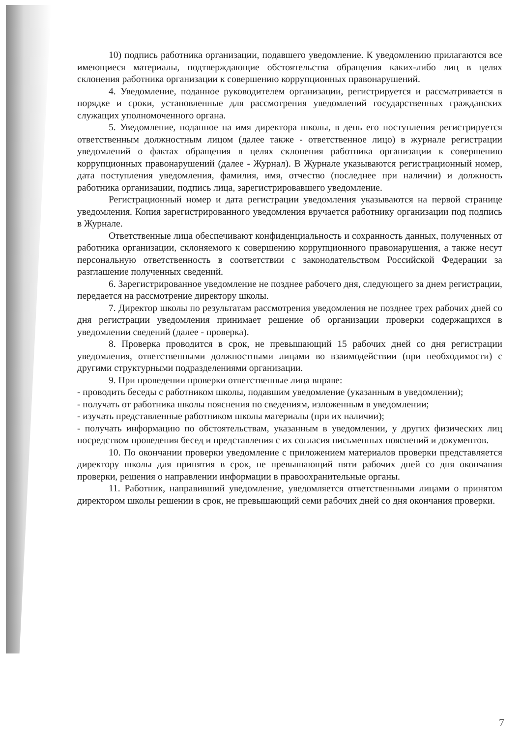10) подпись работника организации, подавшего уведомление. К уведомлению прилагаются все имеющиеся материалы, подтверждающие обстоятельства обращения каких-либо лиц в целях склонения работника организации к совершению коррупционных правонарушений.
4. Уведомление, поданное руководителем организации, регистрируется и рассматривается в порядке и сроки, установленные для рассмотрения уведомлений государственных гражданских служащих уполномоченного органа.
5. Уведомление, поданное на имя директора школы, в день его поступления регистрируется ответственным должностным лицом (далее также - ответственное лицо) в журнале регистрации уведомлений о фактах обращения в целях склонения работника организации к совершению коррупционных правонарушений (далее - Журнал). В Журнале указываются регистрационный номер, дата поступления уведомления, фамилия, имя, отчество (последнее при наличии) и должность работника организации, подпись лица, зарегистрировавшего уведомление.
Регистрационный номер и дата регистрации уведомления указываются на первой странице уведомления. Копия зарегистрированного уведомления вручается работнику организации под подпись в Журнале.
Ответственные лица обеспечивают конфиденциальность и сохранность данных, полученных от работника организации, склоняемого к совершению коррупционного правонарушения, а также несут персональную ответственность в соответствии с законодательством Российской Федерации за разглашение полученных сведений.
6. Зарегистрированное уведомление не позднее рабочего дня, следующего за днем регистрации, передается на рассмотрение директору школы.
7. Директор школы по результатам рассмотрения уведомления не позднее трех рабочих дней со дня регистрации уведомления принимает решение об организации проверки содержащихся в уведомлении сведений (далее - проверка).
8. Проверка проводится в срок, не превышающий 15 рабочих дней со дня регистрации уведомления, ответственными должностными лицами во взаимодействии (при необходимости) с другими структурными подразделениями организации.
9. При проведении проверки ответственные лица вправе:
- проводить беседы с работником школы, подавшим уведомление (указанным в уведомлении);
- получать от работника школы пояснения по сведениям, изложенным в уведомлении;
- изучать представленные работником школы материалы (при их наличии);
- получать информацию по обстоятельствам, указанным в уведомлении, у других физических лиц посредством проведения бесед и представления с их согласия письменных пояснений и документов.
10. По окончании проверки уведомление с приложением материалов проверки представляется директору школы для принятия в срок, не превышающий пяти рабочих дней со дня окончания проверки, решения о направлении информации в правоохранительные органы.
11. Работник, направивший уведомление, уведомляется ответственными лицами о принятом директором школы решении в срок, не превышающий семи рабочих дней со дня окончания проверки.
7